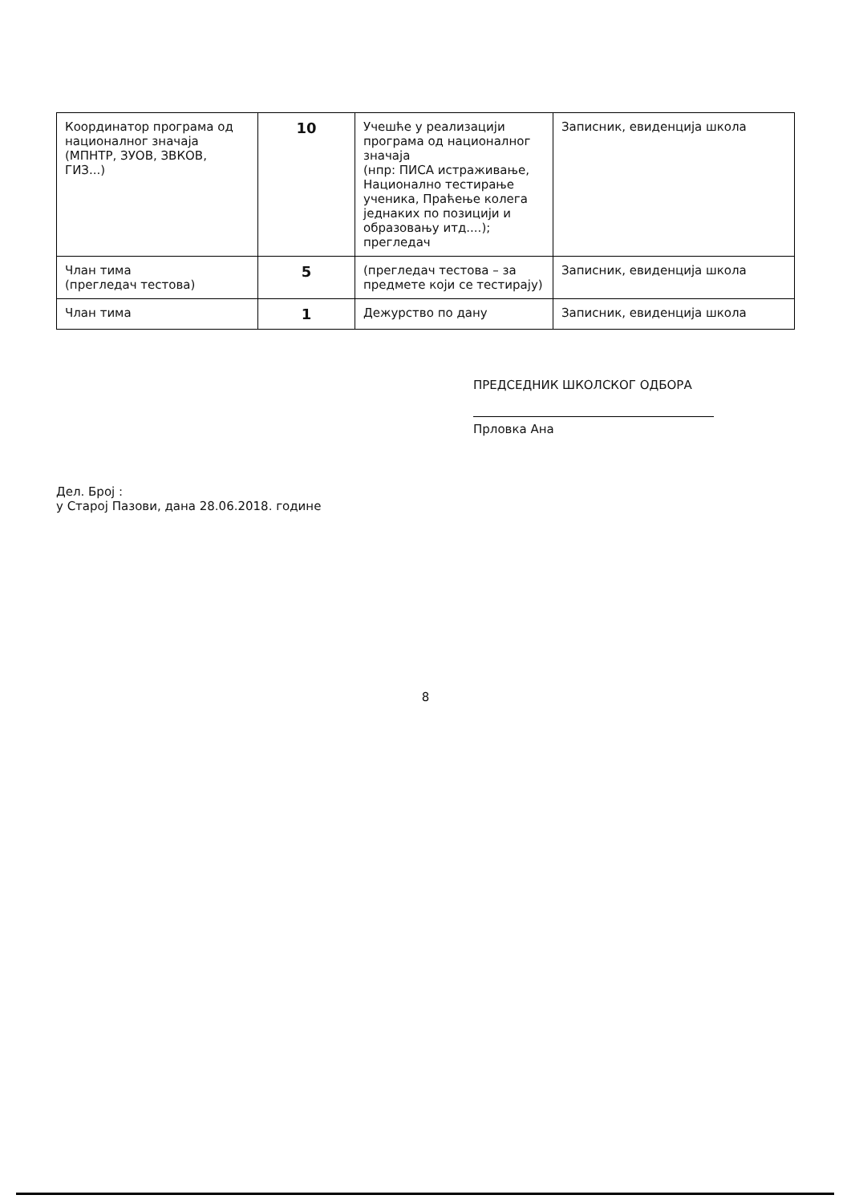| Координатор програма од националног значаја (МПНТР, ЗУОВ, ЗВКОВ, ГИЗ...) | 10 | Учешће у реализацији програма од националног значаја (нпр: ПИСА истраживање, Национално тестирање ученика, Праћење колега једнаких по позицији и образовању итд....); прегледач | Записник, евиденција школа |
| Члан тима (прегледач тестова) | 5 | (прегледач тестова – за предмете који се тестирају) | Записник, евиденција школа |
| Члан тима | 1 | Дежурство по дану | Записник, евиденција школа |
ПРЕДСЕДНИК ШКОЛСКОГ ОДБОРА
Прловка Ана
Дел. Број :
у Старој Пазови, дана 28.06.2018. године
8